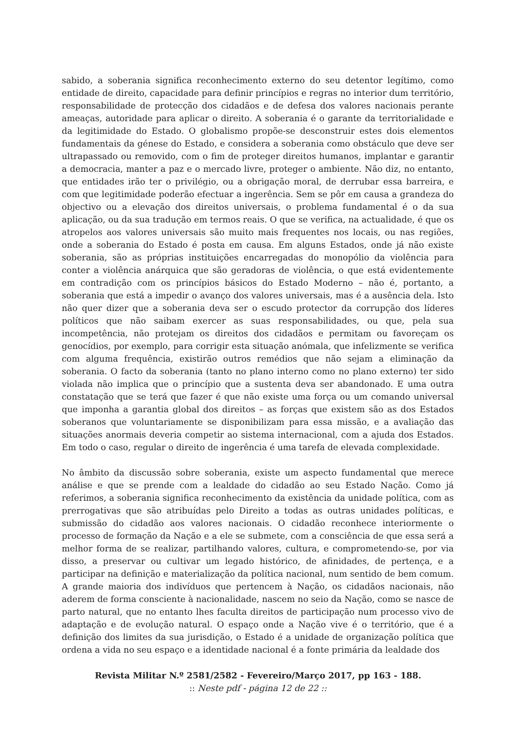sabido, a soberania significa reconhecimento externo do seu detentor legítimo, como entidade de direito, capacidade para definir princípios e regras no interior dum território, responsabilidade de protecção dos cidadãos e de defesa dos valores nacionais perante ameaças, autoridade para aplicar o direito. A soberania é o garante da territorialidade e da legitimidade do Estado. O globalismo propõe-se desconstruir estes dois elementos fundamentais da génese do Estado, e considera a soberania como obstáculo que deve ser ultrapassado ou removido, com o fim de proteger direitos humanos, implantar e garantir a democracia, manter a paz e o mercado livre, proteger o ambiente. Não diz, no entanto, que entidades irão ter o privilégio, ou a obrigação moral, de derrubar essa barreira, e com que legitimidade poderão efectuar a ingerência. Sem se pôr em causa a grandeza do objectivo ou a elevação dos direitos universais, o problema fundamental é o da sua aplicação, ou da sua tradução em termos reais. O que se verifica, na actualidade, é que os atropelos aos valores universais são muito mais frequentes nos locais, ou nas regiões, onde a soberania do Estado é posta em causa. Em alguns Estados, onde já não existe soberania, são as próprias instituições encarregadas do monopólio da violência para conter a violência anárquica que são geradoras de violência, o que está evidentemente em contradição com os princípios básicos do Estado Moderno – não é, portanto, a soberania que está a impedir o avanço dos valores universais, mas é a ausência dela. Isto não quer dizer que a soberania deva ser o escudo protector da corrupção dos líderes políticos que não saibam exercer as suas responsabilidades, ou que, pela sua incompetência, não protejam os direitos dos cidadãos e permitam ou favoreçam os genocídios, por exemplo, para corrigir esta situação anómala, que infelizmente se verifica com alguma frequência, existirão outros remédios que não sejam a eliminação da soberania. O facto da soberania (tanto no plano interno como no plano externo) ter sido violada não implica que o princípio que a sustenta deva ser abandonado. E uma outra constatação que se terá que fazer é que não existe uma força ou um comando universal que imponha a garantia global dos direitos – as forças que existem são as dos Estados soberanos que voluntariamente se disponibilizam para essa missão, e a avaliação das situações anormais deveria competir ao sistema internacional, com a ajuda dos Estados. Em todo o caso, regular o direito de ingerência é uma tarefa de elevada complexidade.
No âmbito da discussão sobre soberania, existe um aspecto fundamental que merece análise e que se prende com a lealdade do cidadão ao seu Estado Nação. Como já referimos, a soberania significa reconhecimento da existência da unidade política, com as prerrogativas que são atribuídas pelo Direito a todas as outras unidades políticas, e submissão do cidadão aos valores nacionais. O cidadão reconhece interiormente o processo de formação da Nação e a ele se submete, com a consciência de que essa será a melhor forma de se realizar, partilhando valores, cultura, e comprometendo-se, por via disso, a preservar ou cultivar um legado histórico, de afinidades, de pertença, e a participar na definição e materialização da política nacional, num sentido de bem comum. A grande maioria dos indivíduos que pertencem à Nação, os cidadãos nacionais, não aderem de forma consciente à nacionalidade, nascem no seio da Nação, como se nasce de parto natural, que no entanto lhes faculta direitos de participação num processo vivo de adaptação e de evolução natural. O espaço onde a Nação vive é o território, que é a definição dos limites da sua jurisdição, o Estado é a unidade de organização política que ordena a vida no seu espaço e a identidade nacional é a fonte primária da lealdade dos
Revista Militar N.º 2581/2582 - Fevereiro/Março 2017, pp 163 - 188.
:: Neste pdf - página 12 de 22 ::